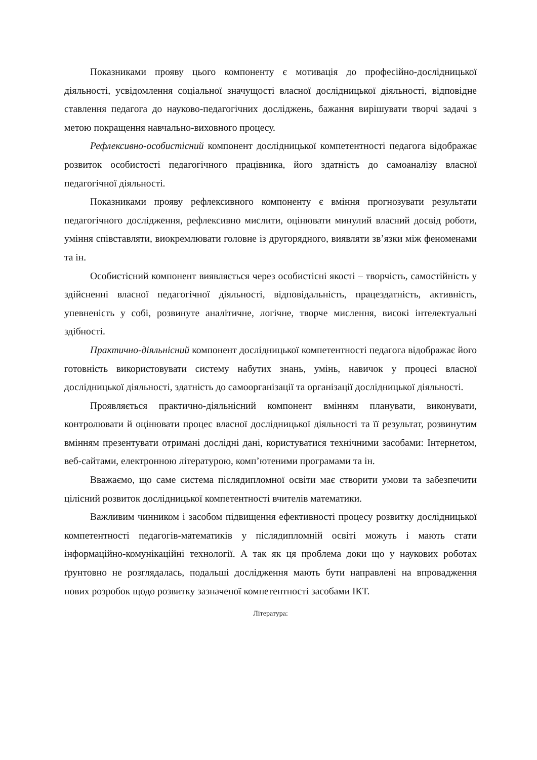Показниками прояву цього компоненту є мотивація до професійно-дослідницької діяльності, усвідомлення соціальної значущості власної дослідницької діяльності, відповідне ставлення педагога до науково-педагогічних досліджень, бажання вирішувати творчі задачі з метою покращення навчально-виховного процесу.
Рефлексивно-особистісний компонент дослідницької компетентності педагога відображає розвиток особистості педагогічного працівника, його здатність до самоаналізу власної педагогічної діяльності.
Показниками прояву рефлексивного компоненту є вміння прогнозувати результати педагогічного дослідження, рефлексивно мислити, оцінювати минулий власний досвід роботи, уміння співставляти, виокремлювати головне із другорядного, виявляти зв’язки між феноменами та ін.
Особистісний компонент виявляється через особистісні якості – творчість, самостійність у здійсненні власної педагогічної діяльності, відповідальність, працездатність, активність, упевненість у собі, розвинуте аналітичне, логічне, творче мислення, високі інтелектуальні здібності.
Практично-діяльнісний компонент дослідницької компетентності педагога відображає його готовність використовувати систему набутих знань, умінь, навичок у процесі власної дослідницької діяльності, здатність до самоорганізації та організації дослідницької діяльності.
Проявляється практично-діяльнісний компонент вмінням планувати, виконувати, контролювати й оцінювати процес власної дослідницької діяльності та її результат, розвинутим вмінням презентувати отримані дослідні дані, користуватися технічними засобами: Інтернетом, веб-сайтами, електронною літературою, комп’ютеними програмами та ін.
Вважаємо, що саме система післядипломної освіти має створити умови та забезпечити цілісний розвиток дослідницької компетентності вчителів математики.
Важливим чинником і засобом підвищення ефективності процесу розвитку дослідницької компетентності педагогів-математиків у післядипломній освіті можуть і мають стати інформаційно-комунікаційні технології. А так як ця проблема доки що у наукових роботах ґрунтовно не розглядалась, подальші дослідження мають бути направлені на впровадження нових розробок щодо розвитку зазначеної компетентності засобами ІКТ.
Література: